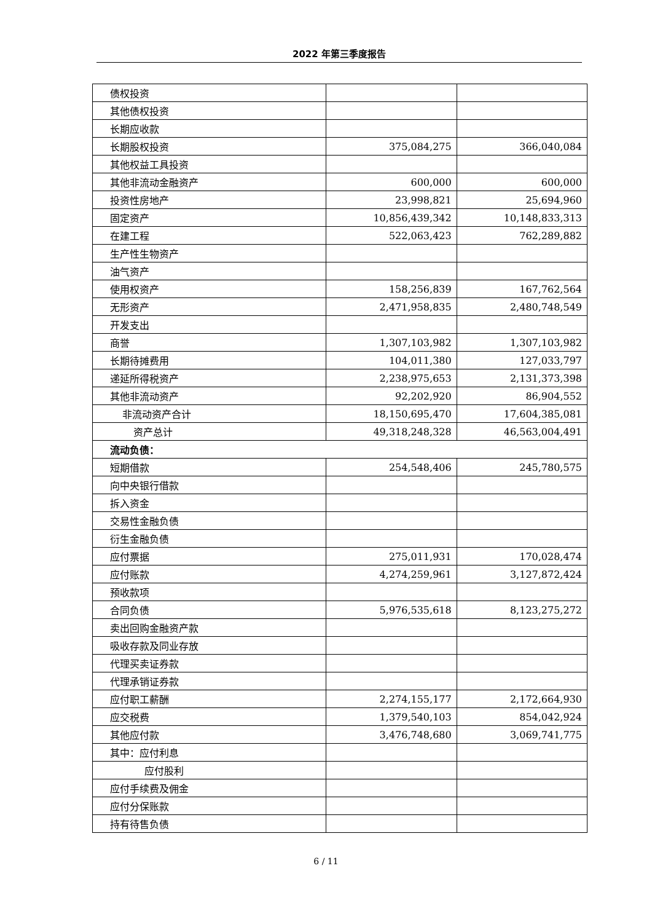2022 年第三季度报告
| 债权投资 | | |
| 其他债权投资 | | |
| 长期应收款 | | |
| 长期股权投资 | 375,084,275 | 366,040,084 |
| 其他权益工具投资 | | |
| 其他非流动金融资产 | 600,000 | 600,000 |
| 投资性房地产 | 23,998,821 | 25,694,960 |
| 固定资产 | 10,856,439,342 | 10,148,833,313 |
| 在建工程 | 522,063,423 | 762,289,882 |
| 生产性生物资产 | | |
| 油气资产 | | |
| 使用权资产 | 158,256,839 | 167,762,564 |
| 无形资产 | 2,471,958,835 | 2,480,748,549 |
| 开发支出 | | |
| 商誉 | 1,307,103,982 | 1,307,103,982 |
| 长期待摊费用 | 104,011,380 | 127,033,797 |
| 递延所得税资产 | 2,238,975,653 | 2,131,373,398 |
| 其他非流动资产 | 92,202,920 | 86,904,552 |
| 非流动资产合计 | 18,150,695,470 | 17,604,385,081 |
| 资产总计 | 49,318,248,328 | 46,563,004,491 |
| 流动负债： | | |
| 短期借款 | 254,548,406 | 245,780,575 |
| 向中央银行借款 | | |
| 拆入资金 | | |
| 交易性金融负债 | | |
| 衍生金融负债 | | |
| 应付票据 | 275,011,931 | 170,028,474 |
| 应付账款 | 4,274,259,961 | 3,127,872,424 |
| 预收款项 | | |
| 合同负债 | 5,976,535,618 | 8,123,275,272 |
| 卖出回购金融资产款 | | |
| 吸收存款及同业存放 | | |
| 代理买卖证券款 | | |
| 代理承销证券款 | | |
| 应付职工薪酬 | 2,274,155,177 | 2,172,664,930 |
| 应交税费 | 1,379,540,103 | 854,042,924 |
| 其他应付款 | 3,476,748,680 | 3,069,741,775 |
| 其中：应付利息 | | |
| 应付股利 | | |
| 应付手续费及佣金 | | |
| 应付分保账款 | | |
| 持有待售负债 | | |
6 / 11